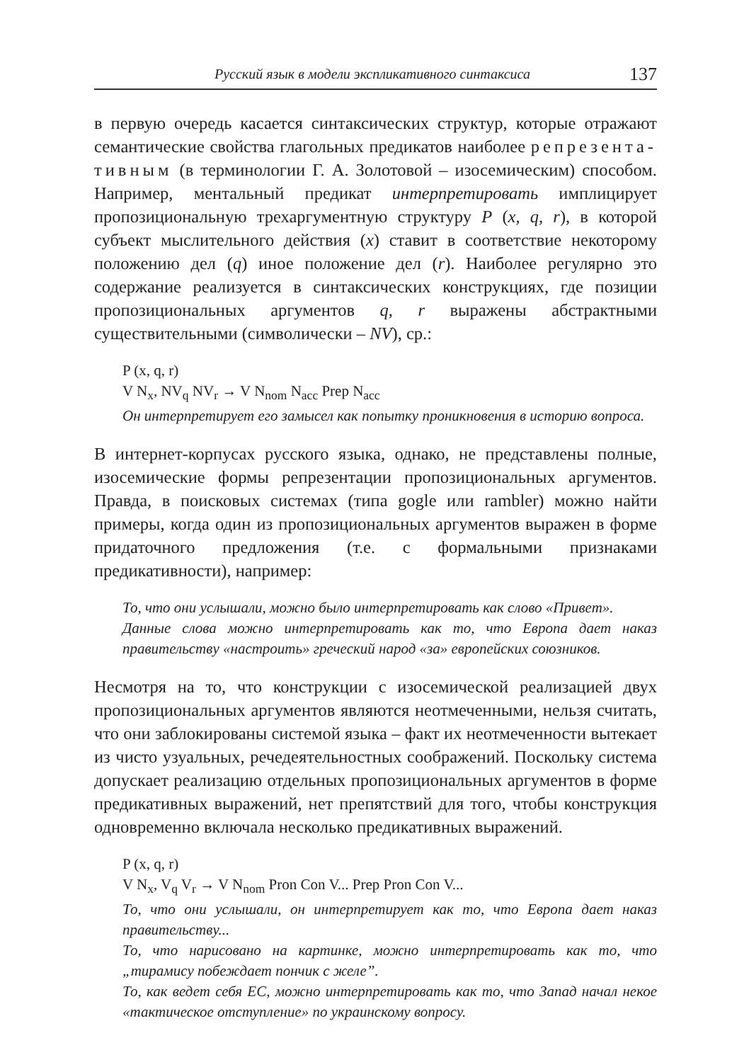Русский язык в модели экспликативного синтаксиса 137
в первую очередь касается синтаксических структур, которые отражают семантические свойства глагольных предикатов наиболее репрезента-тивным (в терминологии Г. А. Золотовой – изосемическим) способом. Например, ментальный предикат интерпретировать имплицирует пропозициональную трехаргументную структуру P (x, q, r), в которой субъект мыслительного действия (x) ставит в соответствие некоторому положению дел (q) иное положение дел (r). Наиболее регулярно это содержание реализуется в синтаксических конструкциях, где позиции пропозициональных аргументов q, r выражены абстрактными существительными (символически – NV), ср.:
P (x, q, r)
V N<sub>x</sub>, NV<sub>q</sub> NV<sub>r</sub> → V N<sub>nom</sub> N<sub>acc</sub> Prep N<sub>acc</sub>
Он интерпретирует его замысел как попытку проникновения в историю вопроса.
В интернет-корпусах русского языка, однако, не представлены полные, изосемические формы репрезентации пропозициональных аргументов. Правда, в поисковых системах (типа gogle или rambler) можно найти примеры, когда один из пропозициональных аргументов выражен в форме придаточного предложения (т.е. с формальными признаками предикативности), например:
То, что они услышали, можно было интерпретировать как слово «Привет».
Данные слова можно интерпретировать как то, что Европа дает наказ правительству «настроить» греческий народ «за» европейских союзников.
Несмотря на то, что конструкции с изосемической реализацией двух пропозициональных аргументов являются неотмеченными, нельзя считать, что они заблокированы системой языка – факт их неотмеченности вытекает из чисто узуальных, речедеятельностных соображений. Поскольку система допускает реализацию отдельных пропозициональных аргументов в форме предикативных выражений, нет препятствий для того, чтобы конструкция одновременно включала несколько предикативных выражений.
P (x, q, r)
V N<sub>x</sub>, V<sub>q</sub> V<sub>r</sub> → V N<sub>nom</sub> Pron Con V... Prep Pron Con V...
То, что они услышали, он интерпретирует как то, что Европа дает наказ правительству...
То, что нарисовано на картинке, можно интерпретировать как то, что „тирамису побеждает пончик с желе”.
То, как ведет себя ЕС, можно интерпретировать как то, что Запад начал некое «тактическое отступление» по украинскому вопросу.